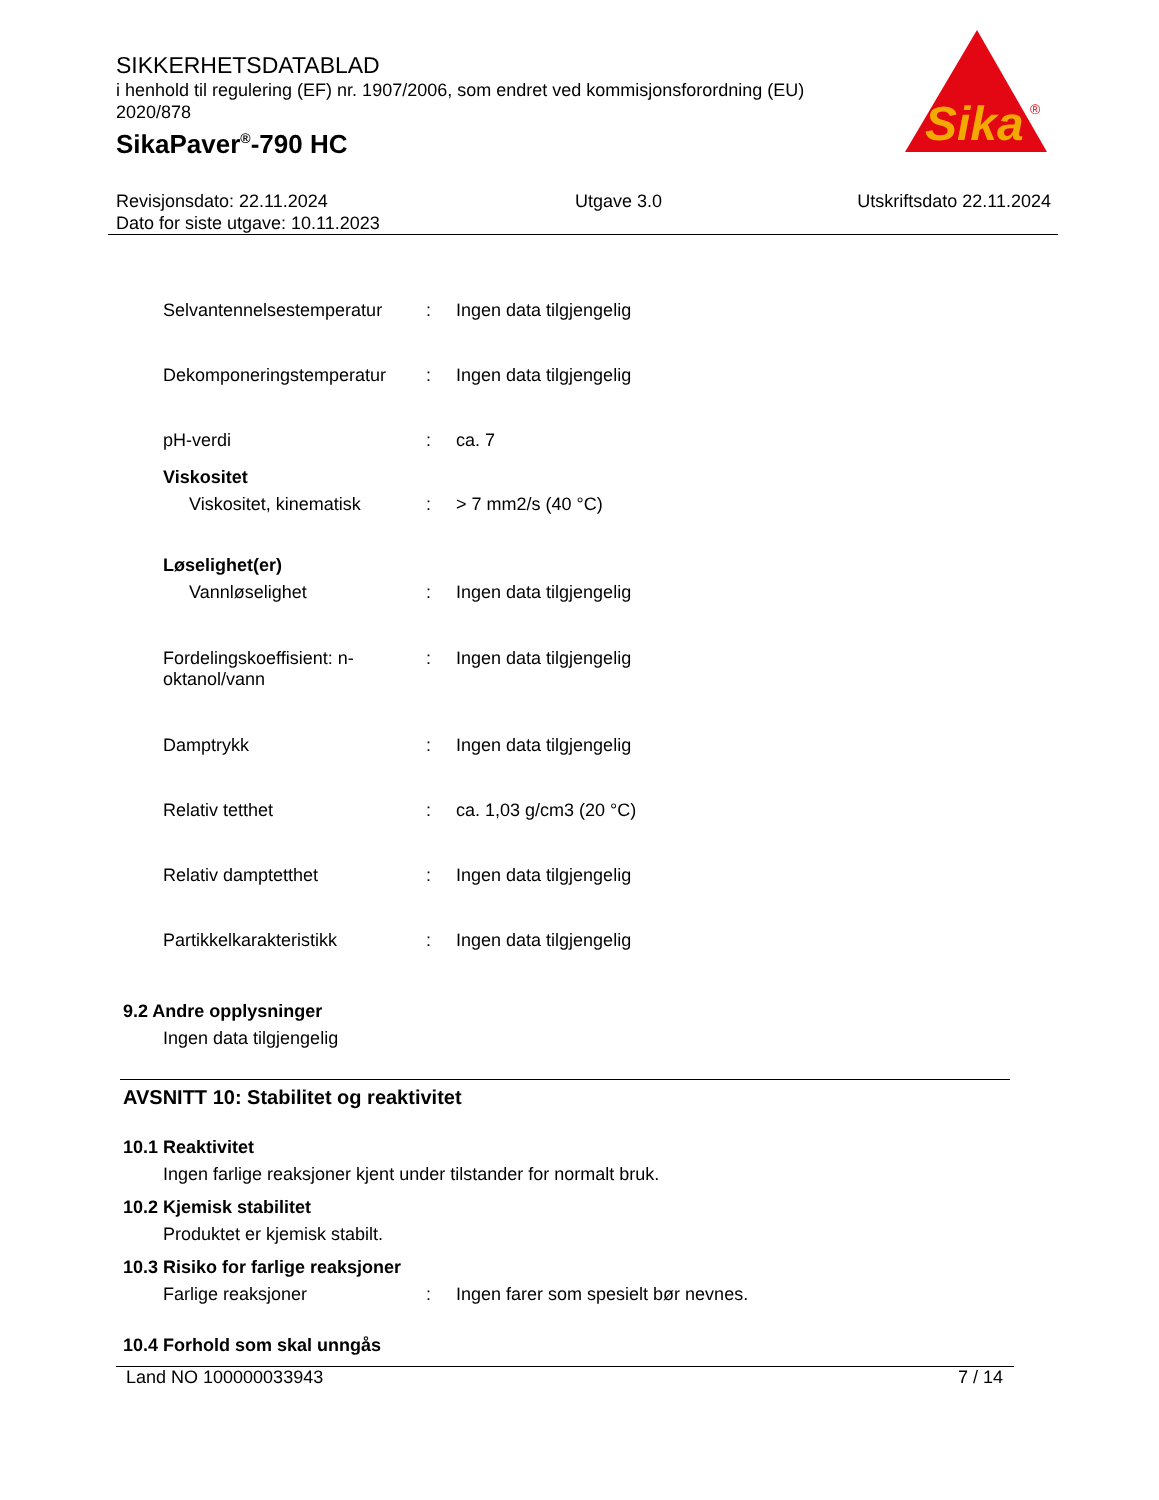SIKKERHETSDATABLAD
i henhold til regulering (EF) nr. 1907/2006, som endret ved kommisjonsforordning (EU) 2020/878
SikaPaver<sup>®</sup>-790 HC
Sika
®
Revisjonsdato: 22.11.2024
Dato for siste utgave: 10.11.2023
Utgave 3.0 Utskriftsdato 22.11.2024
Selvantennelsestemperatur
: Ingen data tilgjengelig
Dekomponeringstemperatur : Ingen data tilgjengelig
pH-verdi : ca. 7
Viskositet
Viskositet, kinematisk
: > 7 mm2/s (40 °C)
Løselighet(er)
Vannløselighet : Ingen data tilgjengelig
Fordelingskoeffisient: n-oktanol/vann
: Ingen data tilgjengelig
Damptrykk : Ingen data tilgjengelig
Relativ tetthet : ca. 1,03 g/cm3 (20 °C)
Relativ damptetthet : Ingen data tilgjengelig
Partikkelkarakteristikk : Ingen data tilgjengelig
9.2 Andre opplysninger
Ingen data tilgjengelig
AVSNITT 10: Stabilitet og reaktivitet
10.1 Reaktivitet
Ingen farlige reaksjoner kjent under tilstander for normalt bruk.
10.2 Kjemisk stabilitet
Produktet er kjemisk stabilt.
10.3 Risiko for farlige reaksjoner
Farlige reaksjoner : Ingen farer som spesielt bør nevnes.
10.4 Forhold som skal unngås
Land NO 100000033943 7 / 14